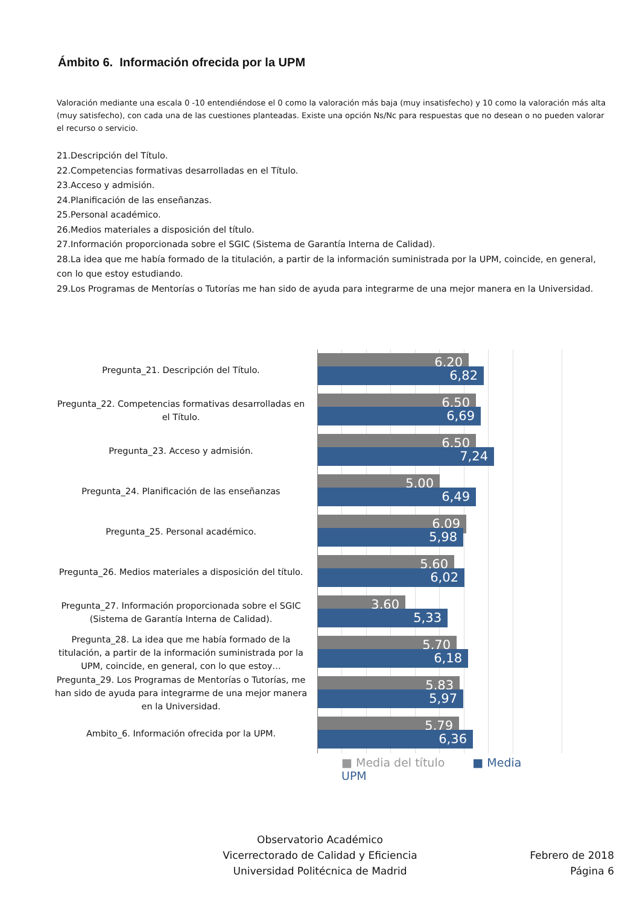Ámbito 6. Información ofrecida por la UPM
Valoración mediante una escala 0 -10 entendiéndose el 0 como la valoración más baja (muy insatisfecho) y 10 como la valoración más alta (muy satisfecho), con cada una de las cuestiones planteadas. Existe una opción Ns/Nc para respuestas que no desean o no pueden valorar el recurso o servicio.
21.Descripción del Título.
22.Competencias formativas desarrolladas en el Título.
23.Acceso y admisión.
24.Planificación de las enseñanzas.
25.Personal académico.
26.Medios materiales a disposición del título.
27.Información proporcionada sobre el SGIC (Sistema de Garantía Interna de Calidad).
28.La idea que me había formado de la titulación, a partir de la información suministrada por la UPM, coincide, en general, con lo que estoy estudiando.
29.Los Programas de Mentorías o Tutorías me han sido de ayuda para integrarme de una mejor manera en la Universidad.
Pregunta_21. Descripción del Título.
6,20
6,82
Pregunta_22. Competencias formativas desarrolladas en el Título.
6,50
6,69
Pregunta_23. Acceso y admisión.
6,50
7,24
Pregunta_24. Planificación de las enseñanzas
5,00
6,49
Pregunta_25. Personal académico.
6,09
5,98
Pregunta_26. Medios materiales a disposición del título.
5,60
6,02
Pregunta_27. Información proporcionada sobre el SGIC (Sistema de Garantía Interna de Calidad).
3,60
5,33
Pregunta_28. La idea que me había formado de la titulación, a partir de la información suministrada por la UPM, coincide, en general, con lo que estoy…
5,70
6,18
Pregunta_29. Los Programas de Mentorías o Tutorías, me han sido de ayuda para integrarme de una mejor manera en la Universidad.
5,83
5,97
Ambito_6. Información ofrecida por la UPM.
5,79
6,36
■ Media del título ■ Media UPM
Observatorio Académico
Vicerrectorado de Calidad y Eficiencia
Universidad Politécnica de Madrid
Febrero de 2018
Página 6